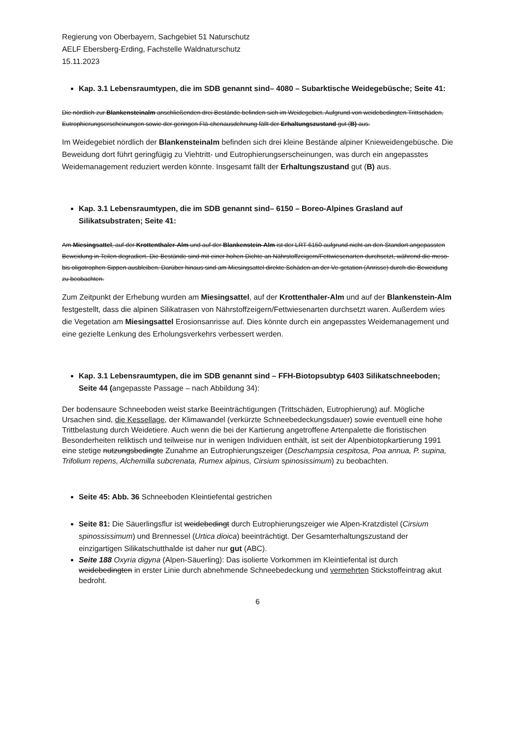Regierung von Oberbayern, Sachgebiet 51 Naturschutz
AELF Ebersberg-Erding, Fachstelle Waldnaturschutz
15.11.2023
Kap. 3.1 Lebensraumtypen, die im SDB genannt sind– 4080 – Subarktische Weidegebüsche; Seite 41:
Die nördlich zur Blankensteinalm anschließenden drei Bestände befinden sich im Weidegebiet. Aufgrund von weidebedingten Trittschäden, Eutrophierungserscheinungen sowie der geringen Flä-chenausdehnung fällt der Erhaltungszustand gut (B) aus.
Im Weidegebiet nördlich der Blankensteinalm befinden sich drei kleine Bestände alpiner Knieweidengebüsche. Die Beweidung dort führt geringfügig zu Viehtritt- und Eutrophierungserscheinungen, was durch ein angepasstes Weidemanagement reduziert werden könnte. Insgesamt fällt der Erhaltungszustand gut (B) aus.
Kap. 3.1 Lebensraumtypen, die im SDB genannt sind– 6150 – Boreo-Alpines Grasland auf Silikatsubstraten; Seite 41:
Am Miesingsattel, auf der Krottenthaler-Alm und auf der Blankenstein-Alm ist der LRT 6150 aufgrund nicht an den Standort angepassten Beweidung in Teilen degradiert. Die Bestände sind mit einer hohen Dichte an Nährstoffzeigern/Fettwiesenarten durchsetzt, während die meso- bis oligotrophen Sippen ausbleiben. Darüber hinaus sind am Miesingsattel direkte Schäden an der Ve-getation (Anrisse) durch die Beweidung zu beobachten.
Zum Zeitpunkt der Erhebung wurden am Miesingsattel, auf der Krottenthaler-Alm und auf der Blankenstein-Alm festgestellt, dass die alpinen Silikatrasen von Nährstoffzeigern/Fettwiesenarten durchsetzt waren. Außerdem wies die Vegetation am Miesingsattel Erosionsanrisse auf. Dies könnte durch ein angepasstes Weidemanagement und eine gezielte Lenkung des Erholungsverkehrs verbessert werden.
Kap. 3.1 Lebensraumtypen, die im SDB genannt sind – FFH-Biotopsubtyp 6403 Silikatschneeboden; Seite 44 (angepasste Passage – nach Abbildung 34):
Der bodensaure Schneeboden weist starke Beeinträchtigungen (Trittschäden, Eutrophierung) auf. Mögliche Ursachen sind, die Kessellage, der Klimawandel (verkürzte Schneebedeckungsdauer) sowie eventuell eine hohe Trittbelastung durch Weidetiere. Auch wenn die bei der Kartierung angetroffene Artenpalette die floristischen Besonderheiten reliktisch und teilweise nur in wenigen Individuen enthält, ist seit der Alpenbiotopkartierung 1991 eine stetige nutzungsbedingte Zunahme an Eutrophierungszeiger (Deschampsia cespitosa, Poa annua, P. supina, Trifolium repens, Alchemilla subcrenata, Rumex alpinus, Cirsium spinosissimum) zu beobachten.
Seite 45: Abb. 36 Schneeboden Kleintiefental gestrichen
Seite 81: Die Säuerlingsflur ist weidebedingt durch Eutrophierungszeiger wie Alpen-Kratzdistel (Cirsium spinossissimum) und Brennessel (Urtica dioica) beeinträchtigt. Der Gesamterhaltungszustand der einzigartigen Silikatschutthalde ist daher nur gut (ABC).
Seite 188 Oxyria digyna (Alpen-Säuerling): Das isolierte Vorkommen im Kleintiefental ist durch weidebedingten in erster Linie durch abnehmende Schneebedeckung und vermehrten Stickstoffeintrag akut bedroht.
6